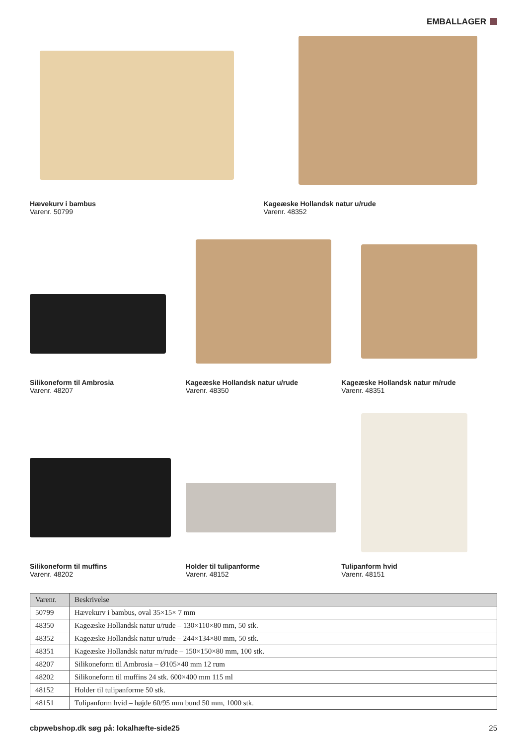EMBALLAGER
Hævekurv i bambus
Varenr. 50799
Kageæske Hollandsk natur u/rude
Varenr. 48352
Silikoneform til Ambrosia
Varenr. 48207
Kageæske Hollandsk natur u/rude
Varenr. 48350
Kageæske Hollandsk natur m/rude
Varenr. 48351
Silikoneform til muffins
Varenr. 48202
Holder til tulipanforme
Varenr. 48152
Tulipanform hvid
Varenr. 48151
| Varenr. | Beskrivelse |
| --- | --- |
| 50799 | Hævekurv i bambus, oval 35×15× 7 mm |
| 48350 | Kageæske Hollandsk natur u/rude – 130×110×80 mm, 50 stk. |
| 48352 | Kageæske Hollandsk natur u/rude – 244×134×80 mm, 50 stk. |
| 48351 | Kageæske Hollandsk natur m/rude – 150×150×80 mm, 100 stk. |
| 48207 | Silikoneform til Ambrosia – Ø105×40 mm 12 rum |
| 48202 | Silikoneform til muffins 24 stk. 600×400 mm 115 ml |
| 48152 | Holder til tulipanforme 50 stk. |
| 48151 | Tulipanform hvid – højde 60/95 mm bund 50 mm, 1000 stk. |
cbpwebshop.dk søg på: lokalhæfte-side25 25